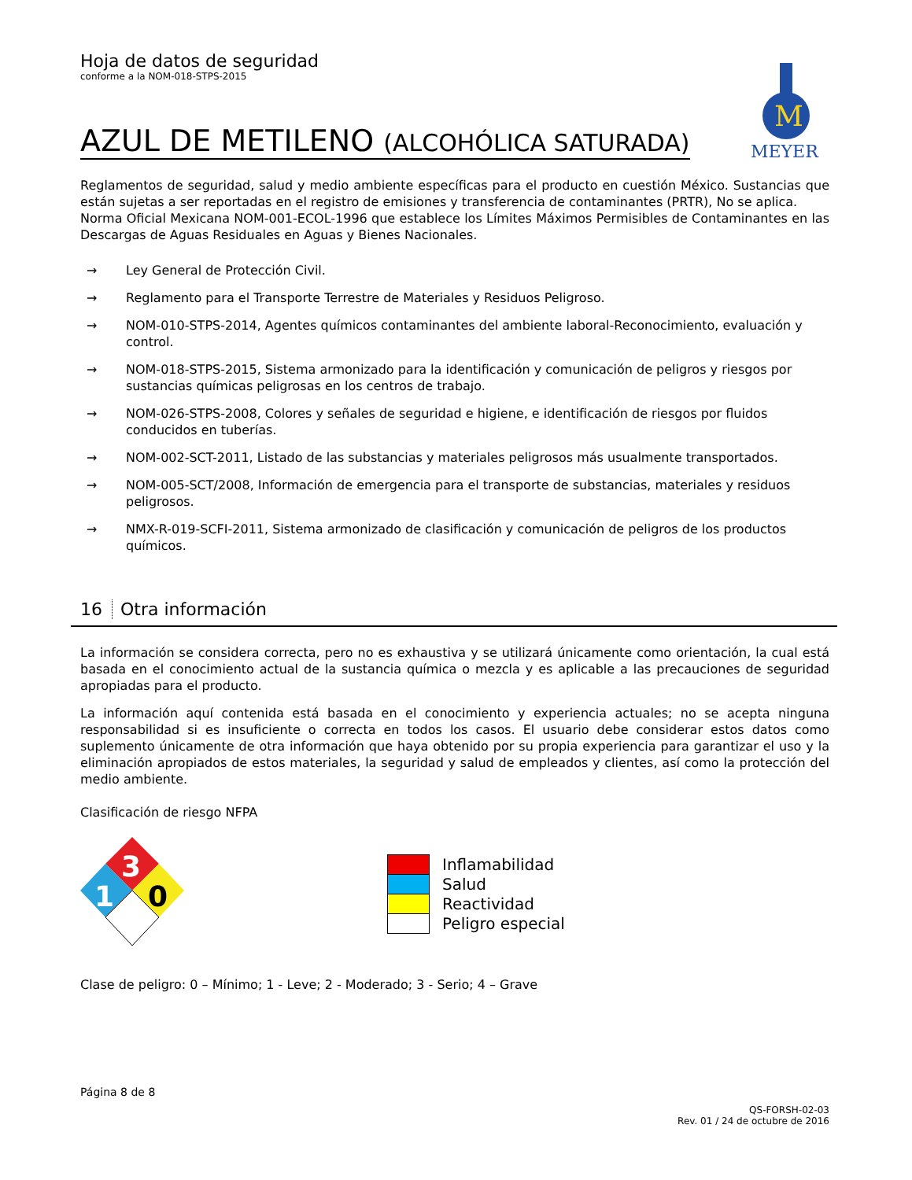M
MEYER
Hoja de datos de seguridad
conforme a la NOM-018-STPS-2015
AZUL DE METILENO (ALCOHÓLICA SATURADA)
Reglamentos de seguridad, salud y medio ambiente específicas para el producto en cuestión México. Sustancias que están sujetas a ser reportadas en el registro de emisiones y transferencia de contaminantes (PRTR), No se aplica.
Norma Oficial Mexicana NOM-001-ECOL-1996 que establece los Límites Máximos Permisibles de Contaminantes en las Descargas de Aguas Residuales en Aguas y Bienes Nacionales.
→ Ley General de Protección Civil.
→ Reglamento para el Transporte Terrestre de Materiales y Residuos Peligroso.
→ NOM-010-STPS-2014, Agentes químicos contaminantes del ambiente laboral-Reconocimiento, evaluación y control.
→ NOM-018-STPS-2015, Sistema armonizado para la identificación y comunicación de peligros y riesgos por sustancias químicas peligrosas en los centros de trabajo.
→ NOM-026-STPS-2008, Colores y señales de seguridad e higiene, e identificación de riesgos por fluidos conducidos en tuberías.
→ NOM-002-SCT-2011, Listado de las substancias y materiales peligrosos más usualmente transportados.
→ NOM-005-SCT/2008, Información de emergencia para el transporte de substancias, materiales y residuos peligrosos.
→ NMX-R-019-SCFI-2011, Sistema armonizado de clasificación y comunicación de peligros de los productos químicos.
16 Otra información
La información se considera correcta, pero no es exhaustiva y se utilizará únicamente como orientación, la cual está basada en el conocimiento actual de la sustancia química o mezcla y es aplicable a las precauciones de seguridad apropiadas para el producto.
La información aquí contenida está basada en el conocimiento y experiencia actuales; no se acepta ninguna responsabilidad si es insuficiente o correcta en todos los casos. El usuario debe considerar estos datos como suplemento únicamente de otra información que haya obtenido por su propia experiencia para garantizar el uso y la eliminación apropiados de estos materiales, la seguridad y salud de empleados y clientes, así como la protección del medio ambiente.
Clasificación de riesgo NFPA
3
1
0
| | Inflamabilidad |
| | Salud |
| | Reactividad |
| | Peligro especial |
Clase de peligro: 0 – Mínimo; 1 - Leve; 2 - Moderado; 3 - Serio; 4 – Grave
Página 8 de 8
QS-FORSH-02-03
Rev. 01 / 24 de octubre de 2016